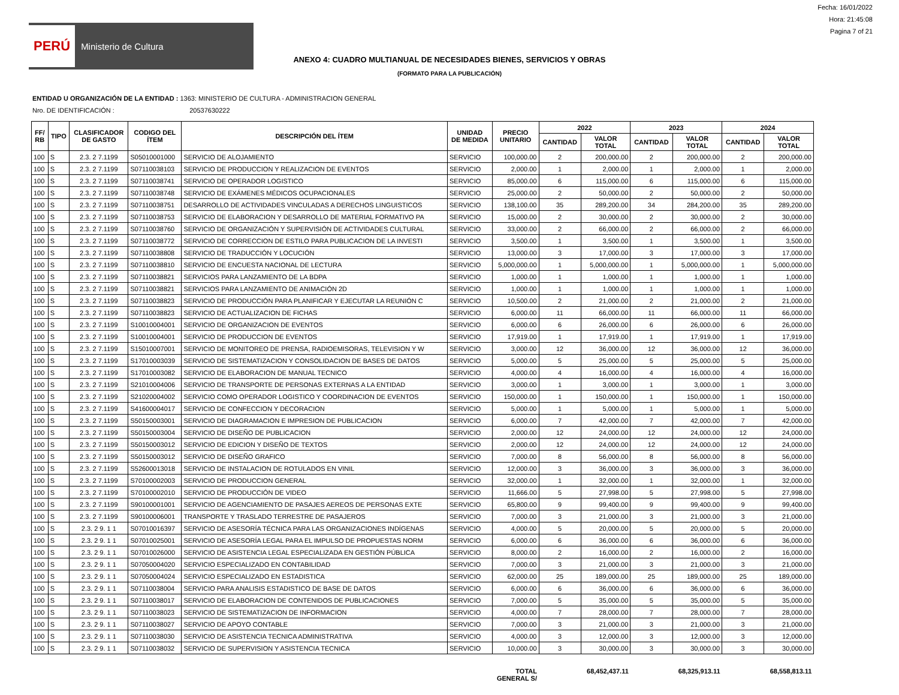PERÚ Ministerio de Cultura
Fecha: 16/01/2022
Hora: 21:45:08
Pagina 7 of 21
ANEXO 4: CUADRO MULTIANUAL DE NECESIDADES BIENES, SERVICIOS Y OBRAS
(FORMATO PARA LA PUBLICACIÓN)
ENTIDAD U ORGANIZACIÓN DE LA ENTIDAD : 1363: MINISTERIO DE CULTURA - ADMINISTRACION GENERAL
Nro. DE IDENTIFICACIÓN : 20537630222
| FF/ RB | TIPO | CLASIFICADOR DE GASTO | CODIGO DEL ÍTEM | DESCRIPCIÓN DEL ÍTEM | UNIDAD DE MEDIDA | PRECIO UNITARIO | 2022 | | 2023 | | 2024 | |
| --- | --- | --- | --- | --- | --- | --- | --- | --- | --- | --- | --- | --- |
| | | | | | | | CANTIDAD | VALOR TOTAL | CANTIDAD | VALOR TOTAL | CANTIDAD | VALOR TOTAL |
| 100 | S | 2.3. 2 7.1199 | S05010001000 | SERVICIO DE ALOJAMIENTO | SERVICIO | 100,000.00 | 2 | 200,000.00 | 2 | 200,000.00 | 2 | 200,000.00 |
| 100 | S | 2.3. 2 7.1199 | S07110038103 | SERVICIO DE PRODUCCION Y REALIZACION DE EVENTOS | SERVICIO | 2,000.00 | 1 | 2,000.00 | 1 | 2,000.00 | 1 | 2,000.00 |
| 100 | S | 2.3. 2 7.1199 | S07110038741 | SERVICIO DE OPERADOR LOGISTICO | SERVICIO | 85,000.00 | 6 | 115,000.00 | 6 | 115,000.00 | 6 | 115,000.00 |
| 100 | S | 2.3. 2 7.1199 | S07110038748 | SERVICIO DE EXÁMENES MÉDICOS OCUPACIONALES | SERVICIO | 25,000.00 | 2 | 50,000.00 | 2 | 50,000.00 | 2 | 50,000.00 |
| 100 | S | 2.3. 2 7.1199 | S07110038751 | DESARROLLO DE ACTIVIDADES VINCULADAS A DERECHOS LINGUISTICOS | SERVICIO | 138,100.00 | 35 | 289,200.00 | 34 | 284,200.00 | 35 | 289,200.00 |
| 100 | S | 2.3. 2 7.1199 | S07110038753 | SERVICIO DE ELABORACION Y DESARROLLO DE MATERIAL FORMATIVO PA | SERVICIO | 15,000.00 | 2 | 30,000.00 | 2 | 30,000.00 | 2 | 30,000.00 |
| 100 | S | 2.3. 2 7.1199 | S07110038760 | SERVICIO DE ORGANIZACIÓN Y SUPERVISIÓN DE ACTIVIDADES CULTURAL | SERVICIO | 33,000.00 | 2 | 66,000.00 | 2 | 66,000.00 | 2 | 66,000.00 |
| 100 | S | 2.3. 2 7.1199 | S07110038772 | SERVICIO DE CORRECCION DE ESTILO PARA PUBLICACION DE LA INVESTI | SERVICIO | 3,500.00 | 1 | 3,500.00 | 1 | 3,500.00 | 1 | 3,500.00 |
| 100 | S | 2.3. 2 7.1199 | S07110038808 | SERVICIO DE TRADUCCIÓN Y LOCUCIÓN | SERVICIO | 13,000.00 | 3 | 17,000.00 | 3 | 17,000.00 | 3 | 17,000.00 |
| 100 | S | 2.3. 2 7.1199 | S07110038810 | SERVICIO DE ENCUESTA NACIONAL DE LECTURA | SERVICIO | 5,000,000.00 | 1 | 5,000,000.00 | 1 | 5,000,000.00 | 1 | 5,000,000.00 |
| 100 | S | 2.3. 2 7.1199 | S07110038821 | SERVICIOS PARA LANZAMIENTO DE LA BDPA | SERVICIO | 1,000.00 | 1 | 1,000.00 | 1 | 1,000.00 | 1 | 1,000.00 |
| 100 | S | 2.3. 2 7.1199 | S07110038821 | SERVICIOS PARA LANZAMIENTO DE ANIMACIÓN 2D | SERVICIO | 1,000.00 | 1 | 1,000.00 | 1 | 1,000.00 | 1 | 1,000.00 |
| 100 | S | 2.3. 2 7.1199 | S07110038823 | SERVICIO DE PRODUCCIÓN PARA PLANIFICAR Y EJECUTAR LA REUNIÓN C | SERVICIO | 10,500.00 | 2 | 21,000.00 | 2 | 21,000.00 | 2 | 21,000.00 |
| 100 | S | 2.3. 2 7.1199 | S07110038823 | SERVICIO DE ACTUALIZACION DE FICHAS | SERVICIO | 6,000.00 | 11 | 66,000.00 | 11 | 66,000.00 | 11 | 66,000.00 |
| 100 | S | 2.3. 2 7.1199 | S10010004001 | SERVICIO DE ORGANIZACION DE EVENTOS | SERVICIO | 6,000.00 | 6 | 26,000.00 | 6 | 26,000.00 | 6 | 26,000.00 |
| 100 | S | 2.3. 2 7.1199 | S10010004001 | SERVICIO DE PRODUCCION DE EVENTOS | SERVICIO | 17,919.00 | 1 | 17,919.00 | 1 | 17,919.00 | 1 | 17,919.00 |
| 100 | S | 2.3. 2 7.1199 | S15010007001 | SERVICIO DE MONITOREO DE PRENSA, RADIOEMISORAS, TELEVISION Y W | SERVICIO | 3,000.00 | 12 | 36,000.00 | 12 | 36,000.00 | 12 | 36,000.00 |
| 100 | S | 2.3. 2 7.1199 | S17010003039 | SERVICIO DE SISTEMATIZACION Y CONSOLIDACION DE BASES DE DATOS | SERVICIO | 5,000.00 | 5 | 25,000.00 | 5 | 25,000.00 | 5 | 25,000.00 |
| 100 | S | 2.3. 2 7.1199 | S17010003082 | SERVICIO DE ELABORACION DE MANUAL TECNICO | SERVICIO | 4,000.00 | 4 | 16,000.00 | 4 | 16,000.00 | 4 | 16,000.00 |
| 100 | S | 2.3. 2 7.1199 | S21010004006 | SERVICIO DE TRANSPORTE DE PERSONAS EXTERNAS A LA ENTIDAD | SERVICIO | 3,000.00 | 1 | 3,000.00 | 1 | 3,000.00 | 1 | 3,000.00 |
| 100 | S | 2.3. 2 7.1199 | S21020004002 | SERVICIO COMO OPERADOR LOGISTICO Y COORDINACION DE EVENTOS | SERVICIO | 150,000.00 | 1 | 150,000.00 | 1 | 150,000.00 | 1 | 150,000.00 |
| 100 | S | 2.3. 2 7.1199 | S41600004017 | SERVICIO DE CONFECCION Y DECORACION | SERVICIO | 5,000.00 | 1 | 5,000.00 | 1 | 5,000.00 | 1 | 5,000.00 |
| 100 | S | 2.3. 2 7.1199 | S50150003001 | SERVICIO DE DIAGRAMACION E IMPRESION DE PUBLICACION | SERVICIO | 6,000.00 | 7 | 42,000.00 | 7 | 42,000.00 | 7 | 42,000.00 |
| 100 | S | 2.3. 2 7.1199 | S50150003004 | SERVICIO DE DISEÑO DE PUBLICACION | SERVICIO | 2,000.00 | 12 | 24,000.00 | 12 | 24,000.00 | 12 | 24,000.00 |
| 100 | S | 2.3. 2 7.1199 | S50150003012 | SERVICIO DE EDICION Y DISEÑO DE TEXTOS | SERVICIO | 2,000.00 | 12 | 24,000.00 | 12 | 24,000.00 | 12 | 24,000.00 |
| 100 | S | 2.3. 2 7.1199 | S50150003012 | SERVICIO DE DISEÑO GRAFICO | SERVICIO | 7,000.00 | 8 | 56,000.00 | 8 | 56,000.00 | 8 | 56,000.00 |
| 100 | S | 2.3. 2 7.1199 | S52600013018 | SERVICIO DE INSTALACION DE ROTULADOS EN VINIL | SERVICIO | 12,000.00 | 3 | 36,000.00 | 3 | 36,000.00 | 3 | 36,000.00 |
| 100 | S | 2.3. 2 7.1199 | S70100002003 | SERVICIO DE PRODUCCION GENERAL | SERVICIO | 32,000.00 | 1 | 32,000.00 | 1 | 32,000.00 | 1 | 32,000.00 |
| 100 | S | 2.3. 2 7.1199 | S70100002010 | SERVICIO DE PRODUCCIÓN DE VIDEO | SERVICIO | 11,666.00 | 5 | 27,998.00 | 5 | 27,998.00 | 5 | 27,998.00 |
| 100 | S | 2.3. 2 7.1199 | S90100001001 | SERVICIO DE AGENCIAMIENTO DE PASAJES AEREOS DE PERSONAS EXTE | SERVICIO | 65,800.00 | 9 | 99,400.00 | 9 | 99,400.00 | 9 | 99,400.00 |
| 100 | S | 2.3. 2 7.1199 | S90100006001 | TRANSPORTE Y TRASLADO TERRESTRE DE PASAJEROS | SERVICIO | 7,000.00 | 3 | 21,000.00 | 3 | 21,000.00 | 3 | 21,000.00 |
| 100 | S | 2.3. 2 9. 1 1 | S07010016397 | SERVICIO DE ASESORÍA TÉCNICA PARA LAS ORGANIZACIONES INDÍGENAS | SERVICIO | 4,000.00 | 5 | 20,000.00 | 5 | 20,000.00 | 5 | 20,000.00 |
| 100 | S | 2.3. 2 9. 1 1 | S07010025001 | SERVICIO DE ASESORÍA LEGAL PARA EL IMPULSO DE PROPUESTAS NORM | SERVICIO | 6,000.00 | 6 | 36,000.00 | 6 | 36,000.00 | 6 | 36,000.00 |
| 100 | S | 2.3. 2 9. 1 1 | S07010026000 | SERVICIO DE ASISTENCIA LEGAL ESPECIALIZADA EN GESTIÓN PÚBLICA | SERVICIO | 8,000.00 | 2 | 16,000.00 | 2 | 16,000.00 | 2 | 16,000.00 |
| 100 | S | 2.3. 2 9. 1 1 | S07050004020 | SERVICIO ESPECIALIZADO EN CONTABILIDAD | SERVICIO | 7,000.00 | 3 | 21,000.00 | 3 | 21,000.00 | 3 | 21,000.00 |
| 100 | S | 2.3. 2 9. 1 1 | S07050004024 | SERVICIO ESPECIALIZADO EN ESTADISTICA | SERVICIO | 62,000.00 | 25 | 189,000.00 | 25 | 189,000.00 | 25 | 189,000.00 |
| 100 | S | 2.3. 2 9. 1 1 | S07110038004 | SERVICIO PARA ANALISIS ESTADISTICO DE BASE DE DATOS | SERVICIO | 6,000.00 | 6 | 36,000.00 | 6 | 36,000.00 | 6 | 36,000.00 |
| 100 | S | 2.3. 2 9. 1 1 | S07110038017 | SERVICIO DE ELABORACION DE CONTENIDOS DE PUBLICACIONES | SERVICIO | 7,000.00 | 5 | 35,000.00 | 5 | 35,000.00 | 5 | 35,000.00 |
| 100 | S | 2.3. 2 9. 1 1 | S07110038023 | SERVICIO DE SISTEMATIZACION DE INFORMACION | SERVICIO | 4,000.00 | 7 | 28,000.00 | 7 | 28,000.00 | 7 | 28,000.00 |
| 100 | S | 2.3. 2 9. 1 1 | S07110038027 | SERVICIO DE APOYO CONTABLE | SERVICIO | 7,000.00 | 3 | 21,000.00 | 3 | 21,000.00 | 3 | 21,000.00 |
| 100 | S | 2.3. 2 9. 1 1 | S07110038030 | SERVICIO DE ASISTENCIA TECNICA ADMINISTRATIVA | SERVICIO | 4,000.00 | 3 | 12,000.00 | 3 | 12,000.00 | 3 | 12,000.00 |
| 100 | S | 2.3. 2 9. 1 1 | S07110038032 | SERVICIO DE SUPERVISION Y ASISTENCIA TECNICA | SERVICIO | 10,000.00 | 3 | 30,000.00 | 3 | 30,000.00 | 3 | 30,000.00 |
| TOTAL GENERAL S/ | | | | | | | | 68,452,437.11 | | 68,325,913.11 | | 68,558,813.11 |